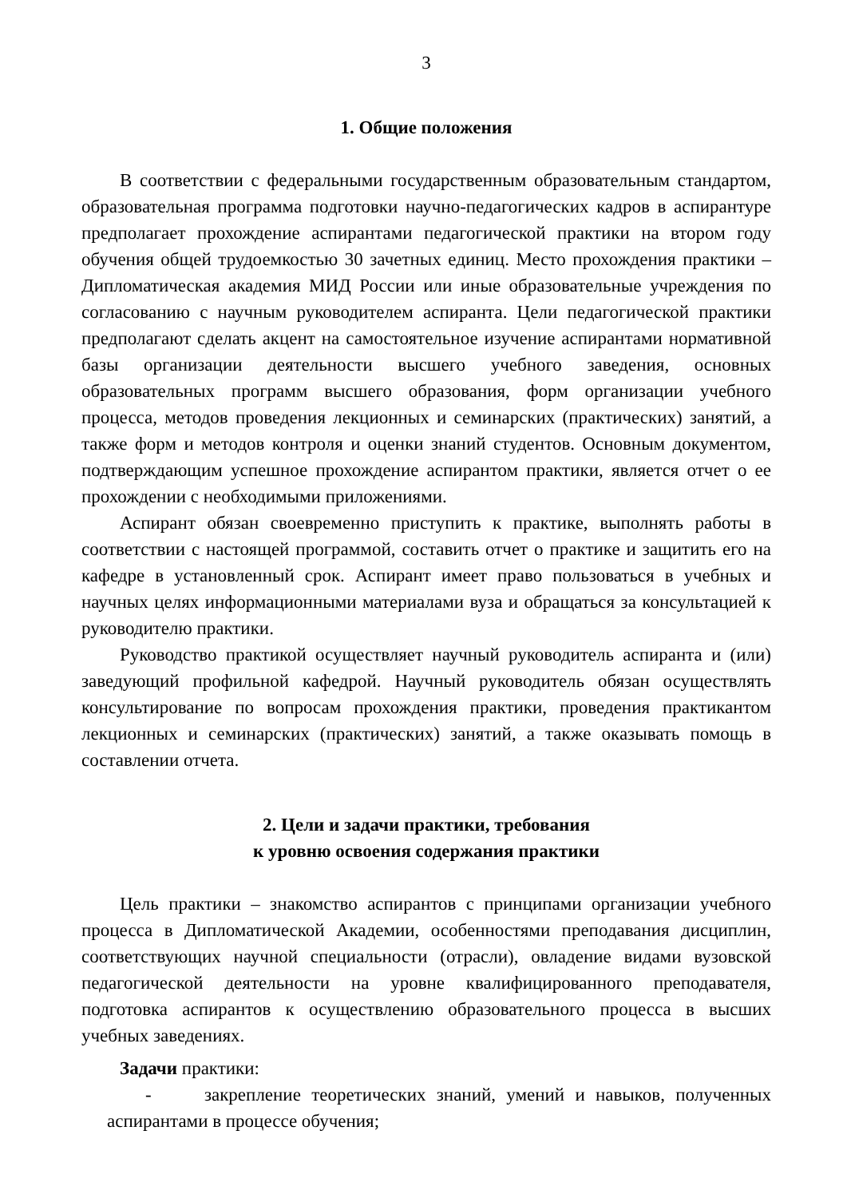3
1. Общие положения
В соответствии с федеральными государственным образовательным стандартом, образовательная программа подготовки научно-педагогических кадров в аспирантуре предполагает прохождение аспирантами педагогической практики на втором году обучения общей трудоемкостью 30 зачетных единиц. Место прохождения практики – Дипломатическая академия МИД России или иные образовательные учреждения по согласованию с научным руководителем аспиранта. Цели педагогической практики предполагают сделать акцент на самостоятельное изучение аспирантами нормативной базы организации деятельности высшего учебного заведения, основных образовательных программ высшего образования, форм организации учебного процесса, методов проведения лекционных и семинарских (практических) занятий, а также форм и методов контроля и оценки знаний студентов. Основным документом, подтверждающим успешное прохождение аспирантом практики, является отчет о ее прохождении с необходимыми приложениями.
Аспирант обязан своевременно приступить к практике, выполнять работы в соответствии с настоящей программой, составить отчет о практике и защитить его на кафедре в установленный срок. Аспирант имеет право пользоваться в учебных и научных целях информационными материалами вуза и обращаться за консультацией к руководителю практики.
Руководство практикой осуществляет научный руководитель аспиранта и (или) заведующий профильной кафедрой. Научный руководитель обязан осуществлять консультирование по вопросам прохождения практики, проведения практикантом лекционных и семинарских (практических) занятий, а также оказывать помощь в составлении отчета.
2. Цели и задачи практики, требования
к уровню освоения содержания практики
Цель практики – знакомство аспирантов с принципами организации учебного процесса в Дипломатической Академии, особенностями преподавания дисциплин, соответствующих научной специальности (отрасли), овладение видами вузовской педагогической деятельности на уровне квалифицированного преподавателя, подготовка аспирантов к осуществлению образовательного процесса в высших учебных заведениях.
Задачи практики:
- закрепление теоретических знаний, умений и навыков, полученных аспирантами в процессе обучения;